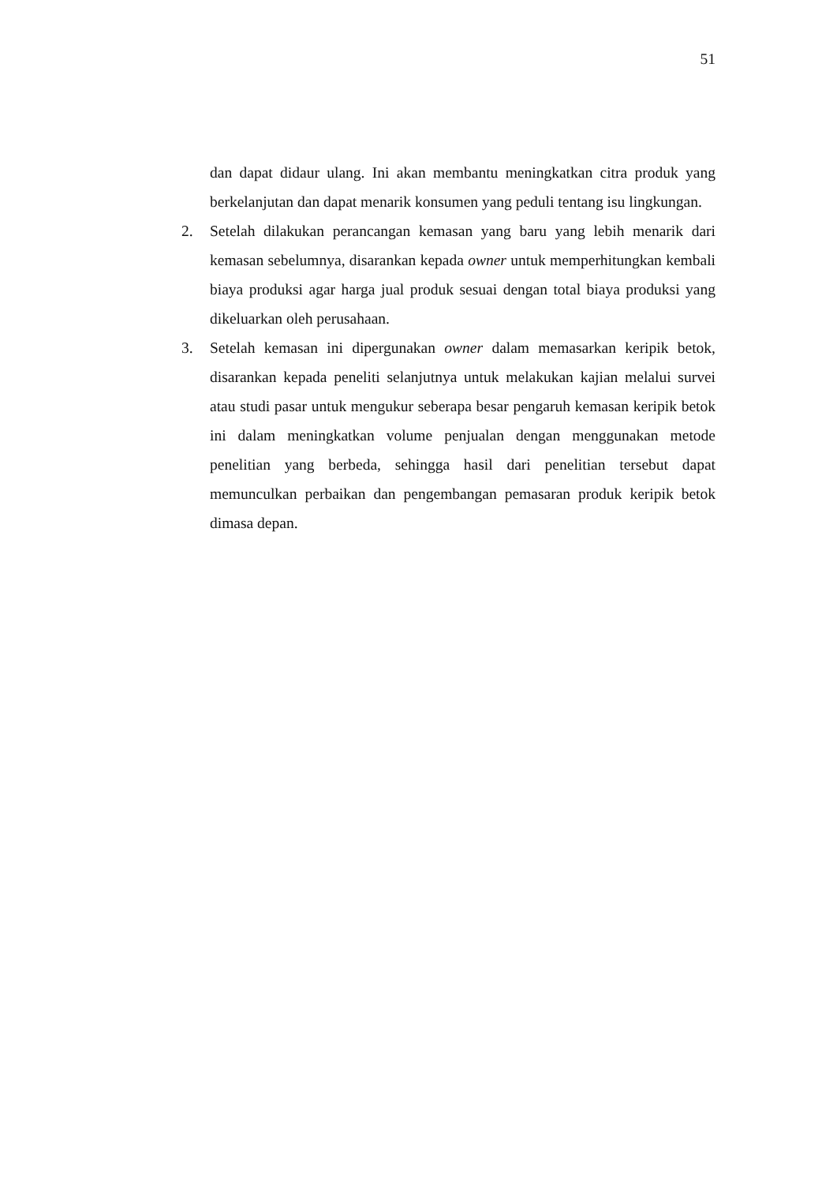51
dan dapat didaur ulang. Ini akan membantu meningkatkan citra produk yang berkelanjutan dan dapat menarik konsumen yang peduli tentang isu lingkungan.
2. Setelah dilakukan perancangan kemasan yang baru yang lebih menarik dari kemasan sebelumnya, disarankan kepada owner untuk memperhitungkan kembali biaya produksi agar harga jual produk sesuai dengan total biaya produksi yang dikeluarkan oleh perusahaan.
3. Setelah kemasan ini dipergunakan owner dalam memasarkan keripik betok, disarankan kepada peneliti selanjutnya untuk melakukan kajian melalui survei atau studi pasar untuk mengukur seberapa besar pengaruh kemasan keripik betok ini dalam meningkatkan volume penjualan dengan menggunakan metode penelitian yang berbeda, sehingga hasil dari penelitian tersebut dapat memunculkan perbaikan dan pengembangan pemasaran produk keripik betok dimasa depan.